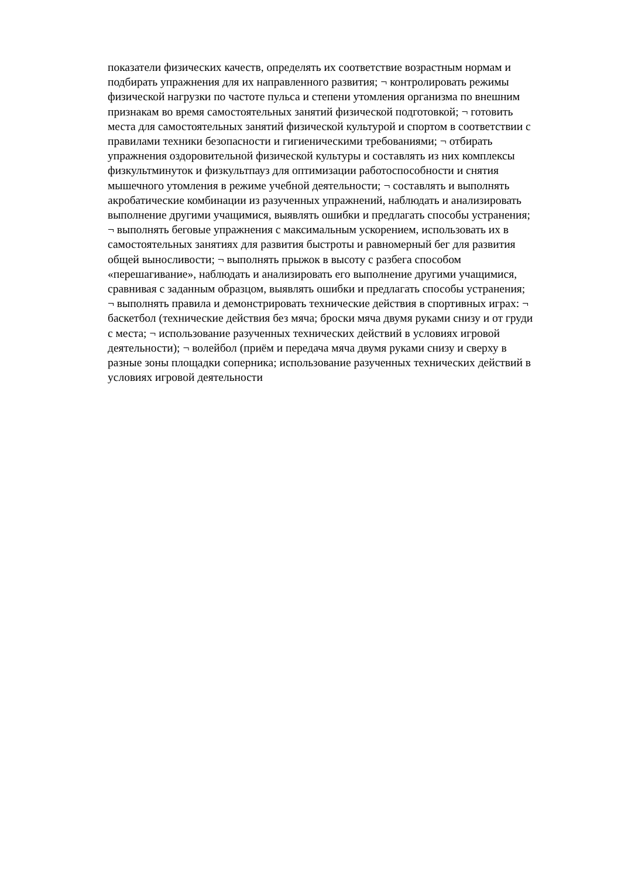показатели физических качеств, определять их соответствие возрастным нормам и
подбирать упражнения для их направленного развития; ¬ контролировать режимы
физической нагрузки по частоте пульса и степени утомления организма по внешним
признакам во время самостоятельных занятий физической подготовкой; ¬ готовить
места для самостоятельных занятий физической культурой и спортом в соответствии с
правилами техники безопасности и гигиеническими требованиями; ¬ отбирать
упражнения оздоровительной физической культуры и составлять из них комплексы
физкультминуток и физкультпауз для оптимизации работоспособности и снятия
мышечного утомления в режиме учебной деятельности; ¬ составлять и выполнять
акробатические комбинации из разученных упражнений, наблюдать и анализировать
выполнение другими учащимися, выявлять ошибки и предлагать способы устранения;
¬ выполнять беговые упражнения с максимальным ускорением, использовать их в
самостоятельных занятиях для развития быстроты и равномерный бег для развития
общей выносливости; ¬ выполнять прыжок в высоту с разбега способом
«перешагивание», наблюдать и анализировать его выполнение другими учащимися,
сравнивая с заданным образцом, выявлять ошибки и предлагать способы устранения;
¬ выполнять правила и демонстрировать технические действия в спортивных играх: ¬
баскетбол (технические действия без мяча; броски мяча двумя руками снизу и от груди
с места; ¬ использование разученных технических действий в условиях игровой
деятельности); ¬ волейбол (приём и передача мяча двумя руками снизу и сверху в
разные зоны площадки соперника; использование разученных технических действий в
условиях игровой деятельности